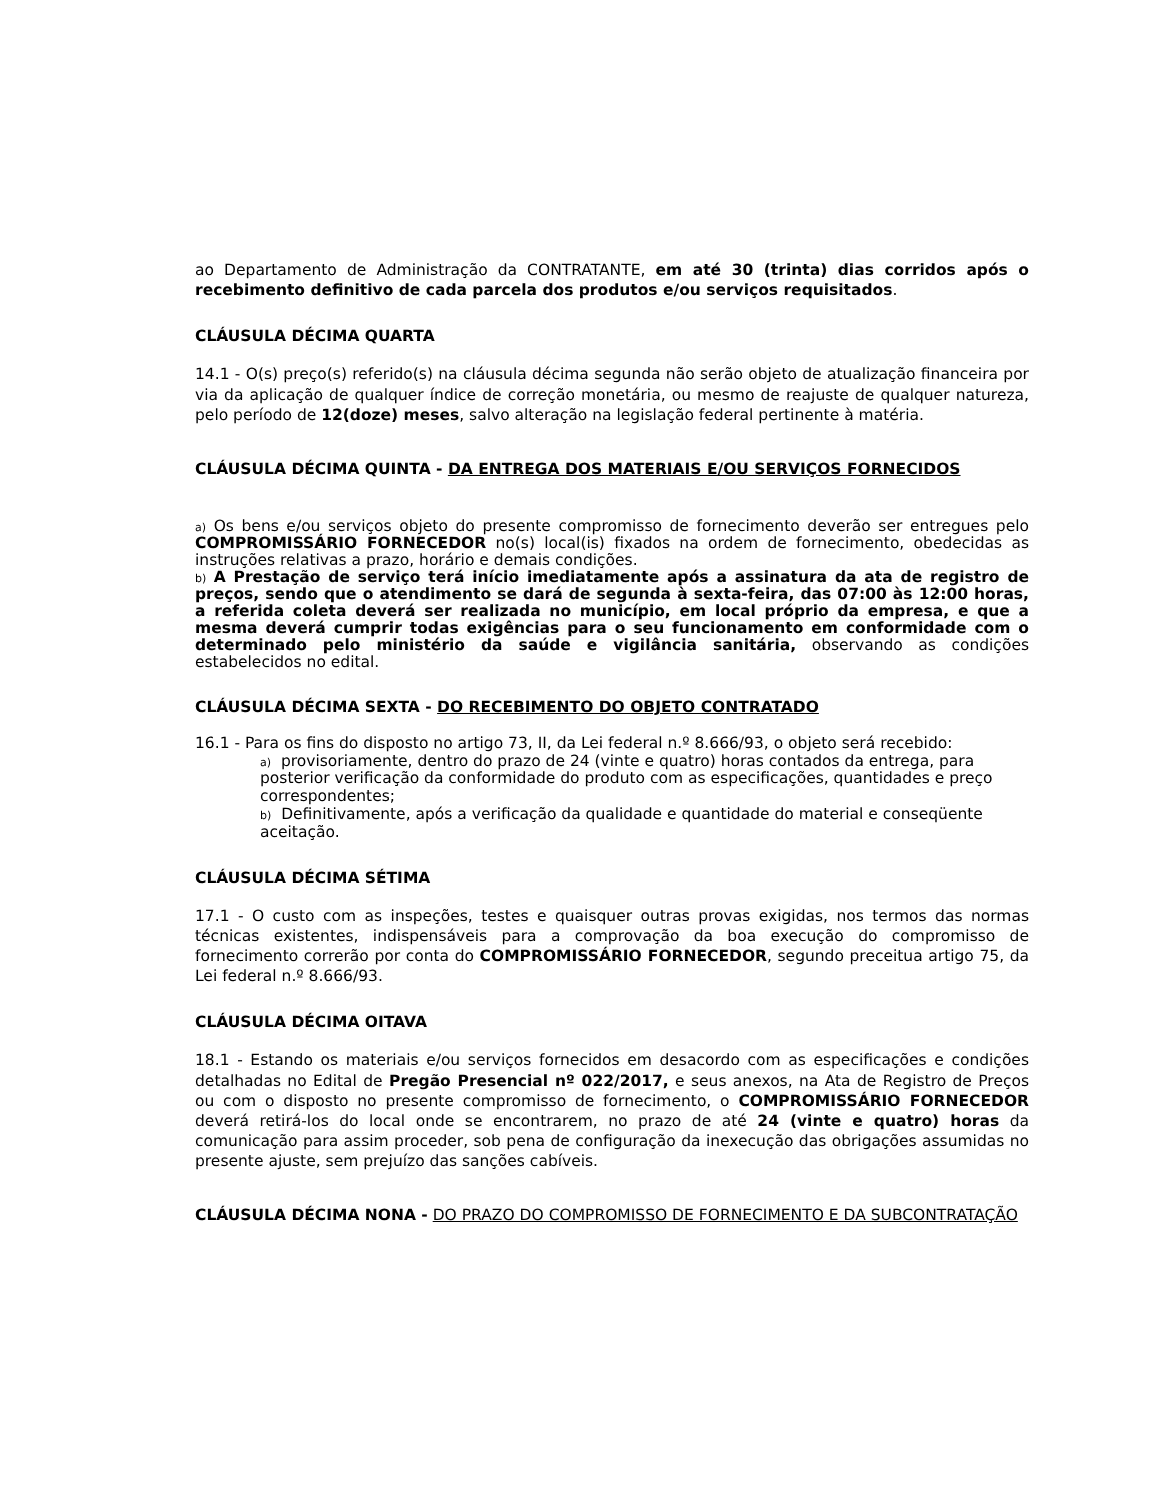ao Departamento de Administração da CONTRATANTE, em até 30 (trinta) dias corridos após o recebimento definitivo de cada parcela dos produtos e/ou serviços requisitados.
CLÁUSULA DÉCIMA QUARTA
14.1 - O(s) preço(s) referido(s) na cláusula décima segunda não serão objeto de atualização financeira por via da aplicação de qualquer índice de correção monetária, ou mesmo de reajuste de qualquer natureza, pelo período de 12(doze) meses, salvo alteração na legislação federal pertinente à matéria.
CLÁUSULA DÉCIMA QUINTA - DA ENTREGA DOS MATERIAIS E/OU SERVIÇOS FORNECIDOS
a) Os bens e/ou serviços objeto do presente compromisso de fornecimento deverão ser entregues pelo COMPROMISSÁRIO FORNECEDOR no(s) local(is) fixados na ordem de fornecimento, obedecidas as instruções relativas a prazo, horário e demais condições.
b) A Prestação de serviço terá início imediatamente após a assinatura da ata de registro de preços, sendo que o atendimento se dará de segunda à sexta-feira, das 07:00 às 12:00 horas, a referida coleta deverá ser realizada no município, em local próprio da empresa, e que a mesma deverá cumprir todas exigências para o seu funcionamento em conformidade com o determinado pelo ministério da saúde e vigilância sanitária, observando as condições estabelecidos no edital.
CLÁUSULA DÉCIMA SEXTA - DO RECEBIMENTO DO OBJETO CONTRATADO
16.1 - Para os fins do disposto no artigo 73, II, da Lei federal n.º 8.666/93, o objeto será recebido:
a) provisoriamente, dentro do prazo de 24 (vinte e quatro) horas contados da entrega, para posterior verificação da conformidade do produto com as especificações, quantidades e preço correspondentes;
b) Definitivamente, após a verificação da qualidade e quantidade do material e conseqüente aceitação.
CLÁUSULA DÉCIMA SÉTIMA
17.1 - O custo com as inspeções, testes e quaisquer outras provas exigidas, nos termos das normas técnicas existentes, indispensáveis para a comprovação da boa execução do compromisso de fornecimento correrão por conta do COMPROMISSÁRIO FORNECEDOR, segundo preceitua artigo 75, da Lei federal n.º 8.666/93.
CLÁUSULA DÉCIMA OITAVA
18.1 - Estando os materiais e/ou serviços fornecidos em desacordo com as especificações e condições detalhadas no Edital de Pregão Presencial nº 022/2017, e seus anexos, na Ata de Registro de Preços ou com o disposto no presente compromisso de fornecimento, o COMPROMISSÁRIO FORNECEDOR deverá retirá-los do local onde se encontrarem, no prazo de até 24 (vinte e quatro) horas da comunicação para assim proceder, sob pena de configuração da inexecução das obrigações assumidas no presente ajuste, sem prejuízo das sanções cabíveis.
CLÁUSULA DÉCIMA NONA - DO PRAZO DO COMPROMISSO DE FORNECIMENTO E DA SUBCONTRATAÇÃO